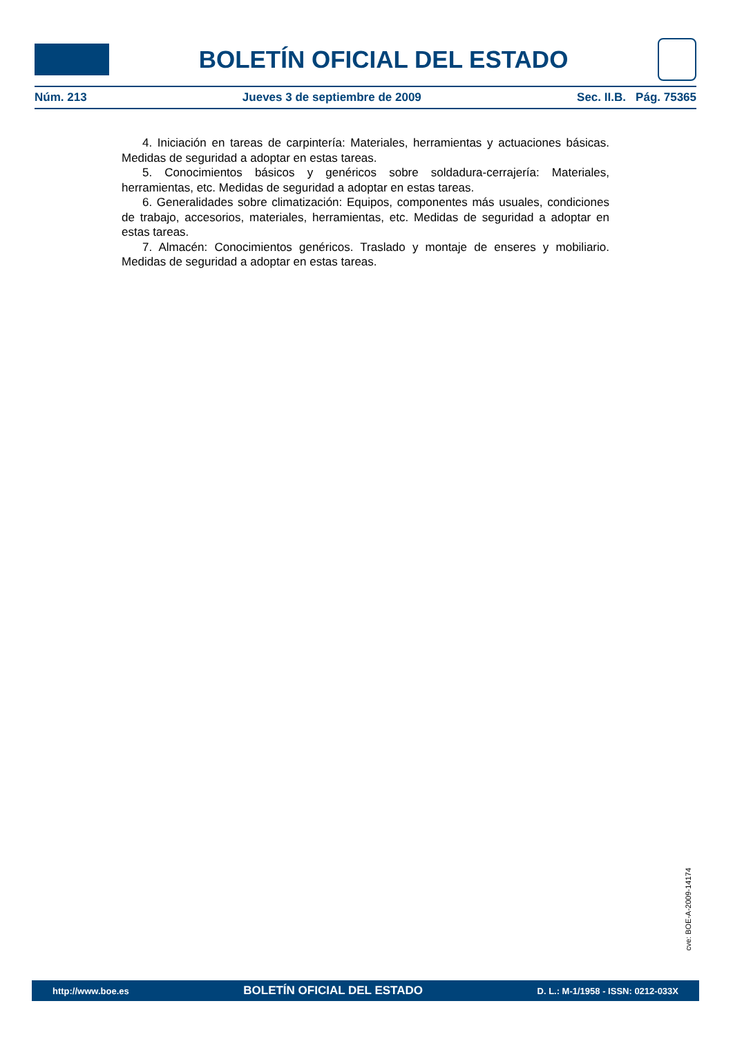BOLETÍN OFICIAL DEL ESTADO
Núm. 213 Jueves 3 de septiembre de 2009 Sec. II.B. Pág. 75365
4. Iniciación en tareas de carpintería: Materiales, herramientas y actuaciones básicas. Medidas de seguridad a adoptar en estas tareas.
5. Conocimientos básicos y genéricos sobre soldadura-cerrajería: Materiales, herramientas, etc. Medidas de seguridad a adoptar en estas tareas.
6. Generalidades sobre climatización: Equipos, componentes más usuales, condiciones de trabajo, accesorios, materiales, herramientas, etc. Medidas de seguridad a adoptar en estas tareas.
7. Almacén: Conocimientos genéricos. Traslado y montaje de enseres y mobiliario. Medidas de seguridad a adoptar en estas tareas.
cve: BOE-A-2009-14174
http://www.boe.es BOLETÍN OFICIAL DEL ESTADO D. L.: M-1/1958 - ISSN: 0212-033X